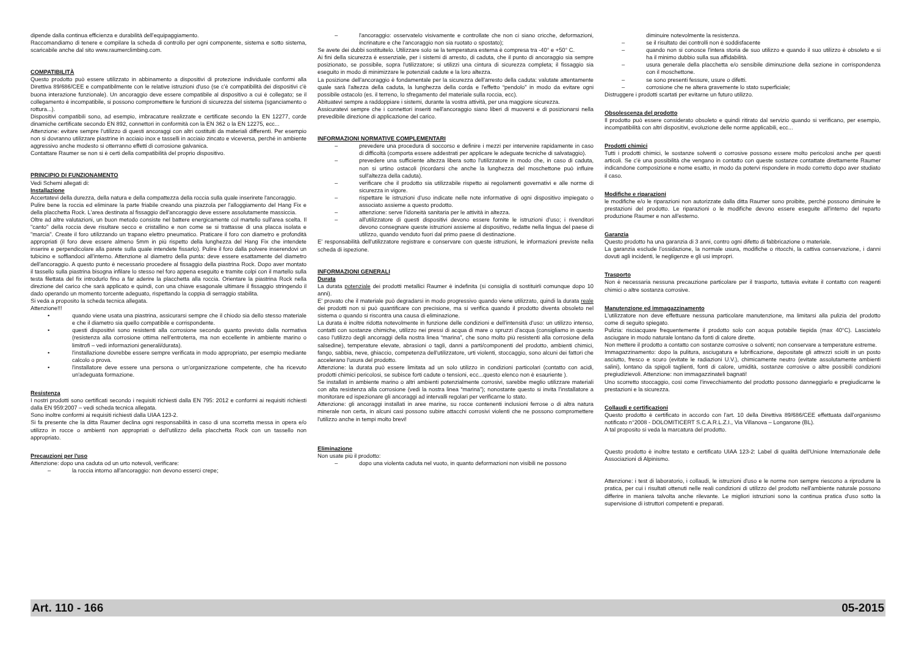dipende dalla continua efficienza e durabilità dell'equipaggiamento.
Raccomandiamo di tenere e compilare la scheda di controllo per ogni componente, sistema e sotto sistema, scaricabile anche dal sito www.raumerclimbing.com.
COMPATIBILITÀ
Questo prodotto può essere utilizzato in abbinamento a dispositivi di protezione individuale conformi alla Direttiva 89/686/CEE e compatibilmente con le relative istruzioni d'uso (se c'è compatibilità dei dispositivi c'è buona interazione funzionale). Un ancoraggio deve essere compatibile al dispositivo a cui è collegato; se il collegamento è incompatibile, si possono compromettere le funzioni di sicurezza del sistema (sganciamento o rottura...).
Dispositivi compatibili sono, ad esempio, imbracature realizzate e certificate secondo la EN 12277, corde dinamiche certificate secondo EN 892, connettori in conformità con la EN 362 o la EN 12275, ecc...
Attenzione: evitare sempre l’utilizzo di questi ancoraggi con altri costituiti da materiali differenti. Per esempio non si dovranno utilizzare piastrine in acciaio inox e tasselli in acciaio zincato e viceversa, perché in ambiente aggressivo anche modesto si otterranno effetti di corrosione galvanica.
Contattare Raumer se non si è certi della compatibilità del proprio dispositivo.
PRINCIPIO DI FUNZIONAMENTO
Vedi Schemi allegati di:
Installazione
Accertatevi della durezza, della natura e della compattezza della roccia sulla quale inserirete l'ancoraggio.
Pulire bene la roccia ed eliminare la parte friabile creando una piazzola per l'alloggiamento del Hang Fix e della placchetta Rock. L'area destinata al fissaggio dell'ancoraggio deve essere assolutamente massiccia.
Oltre ad altre valutazioni, un buon metodo consiste nel battere energicamente col martello sull'area scelta. Il "canto" della roccia deve risultare secco e cristallino e non come se si trattasse di una placca isolata e "marcia". Create il foro utilizzando un trapano elettro pneumatico. Praticare il foro con diametro e profondità appropriati (il foro deve essere almeno 5mm in più rispetto della lunghezza del Hang Fix che intendete inserire e perpendicolare alla parete sulla quale intendete fissarlo). Pulire il foro dalla polvere inserendovi un tubicino e soffiandoci all'interno. Attenzione al diametro della punta: deve essere esattamente del diametro dell'ancoraggio. A questo punto è necessario procedere al fissaggio della piastrina Rock. Dopo aver montato il tassello sulla piastrina bisogna infilare lo stesso nel foro appena eseguito e tramite colpi con il martello sulla testa filettata del fix introdurlo fino a far aderire la placchetta alla roccia. Orientare la piastrina Rock nella direzione del carico che sarà applicato e quindi, con una chiave esagonale ultimare il fissaggio stringendo il dado operando un momento torcente adeguato, rispettando la coppia di serraggio stabilita.
Si veda a proposito la scheda tecnica allegata.
Attenzione!!!
• quando viene usata una piastrina, assicurarsi sempre che il chiodo sia dello stesso materiale e che il diametro sia quello compatibile e corrispondente.
• questi dispositivi sono resistenti alla corrosione secondo quanto previsto dalla normativa (resistenza alla corrosione ottima nell'entroterra, ma non eccellente in ambiente marino o limitrofi – vedi informazioni generali/durata).
• l'installazione dovrebbe essere sempre verificata in modo appropriato, per esempio mediante calcolo o prova.
• l'installatore deve essere una persona o un'organizzazione competente, che ha ricevuto un'adeguata formazione.
Resistenza
I nostri prodotti sono certificati secondo i requisiti richiesti dalla EN 795: 2012 e conformi ai requisiti richiesti dalla EN 959:2007 – vedi scheda tecnica allegata.
Sono inoltre conformi ai requisiti richiesti dalla UIAA 123-2.
Si fa presente che la ditta Raumer declina ogni responsabilità in caso di una scorretta messa in opera e/o utilizzo in rocce o ambienti non appropriati o dell'utilizzo della placchetta Rock con un tassello non appropriato.
Precauzioni per l'uso
Attenzione: dopo una caduta od un urto notevoli, verificare:
– la roccia intorno all'ancoraggio: non devono esserci crepe;
– l'ancoraggio: osservatelo visivamente e controllate che non ci siano cricche, deformazioni, incrinature e che l'ancoraggio non sia ruotato o spostato);
Se avete dei dubbi sostituitelo. Utilizzare solo se la temperatura esterna è compresa tra -40° e +50° C.
Ai fini della sicurezza è essenziale, per i sistemi di arresto, di caduta, che il punto di ancoraggio sia sempre posizionato, se possibile, sopra l'utilizzatore; si utilizzi una cintura di sicurezza completa; il fissaggio sia eseguito in modo di minimizzare le potenziali cadute e la loro altezza.
La posizione dell'ancoraggio è fondamentale per la sicurezza dell'arresto della caduta: valutate attentamente quale sarà l'altezza della caduta, la lunghezza della corda e l'effetto “pendolo” in modo da evitare ogni possibile ostacolo (es. il terreno, lo sfregamento del materiale sulla roccia, ecc).
Abituatevi sempre a raddoppiare i sistemi, durante la vostra attività, per una maggiore sicurezza.
Assicuratevi sempre che i connettori inseriti nell'ancoraggio siano liberi di muoversi e di posizionarsi nella prevedibile direzione di applicazione del carico.
INFORMAZIONI NORMATIVE COMPLEMENTARI
– prevedere una procedura di soccorso e definire i mezzi per intervenire rapidamente in caso di difficoltà (comporta essere addestrati per applicare le adeguate tecniche di salvataggio).
– prevedere una sufficiente altezza libera sotto l'utilizzatore in modo che, in caso di caduta, non si urtino ostacoli (ricordarsi che anche la lunghezza del moschettone può influire sull'altezza della caduta).
– verificare che il prodotto sia utilizzabile rispetto ai regolamenti governativi e alle norme di sicurezza in vigore.
– rispettare le istruzioni d'uso indicate nelle note informative di ogni dispositivo impiegato o associato assieme a questo prodotto.
– attenzione: serve l'idoneità sanitaria per le attività in altezza.
– all'utilizzatore di questi dispositivi devono essere fornite le istruzioni d'uso; i rivenditori devono consegnare queste istruzioni assieme al dispositivo, redatte nella lingua del paese di utilizzo, quando venduto fuori dal primo paese di destinazione.
E' responsabilità dell'utilizzatore registrare e conservare con queste istruzioni, le informazioni previste nella scheda di ispezione.
INFORMAZIONI GENERALI
Durata
La durata potenziale dei prodotti metallici Raumer è indefinita (si consiglia di sostituirli comunque dopo 10 anni).
E' provato che il materiale può degradarsi in modo progressivo quando viene utilizzato, quindi la durata reale dei prodotti non si può quantificare con precisione, ma si verifica quando il prodotto diventa obsoleto nel sistema o quando si riscontra una causa di eliminazione.
La durata è inoltre ridotta notevolmente in funzione delle condizioni e dell'intensità d'uso: un utilizzo intenso, contatti con sostanze chimiche, utilizzo nei pressi di acqua di mare o spruzzi d'acqua (consigliamo in questo caso l'utilizzo degli ancoraggi della nostra linea “marina”, che sono molto più resistenti alla corrosione della salsedine), temperature elevate, abrasioni o tagli, danni a parti/componenti del prodotto, ambienti chimici, fango, sabbia, neve, ghiaccio, competenza dell'utilizzatore, urti violenti, stoccaggio, sono alcuni dei fattori che accelerano l'usura del prodotto.
Attenzione: la durata può essere limitata ad un solo utilizzo in condizioni particolari (contatto con acidi, prodotti chimici pericolosi, se subisce forti cadute o tensioni, ecc...questo elenco non è esauriente ).
Se installati in ambiente marino o altri ambienti potenzialmente corrosivi, sarebbe meglio utilizzare materiali con alta resistenza alla corrosione (vedi la nostra linea “marina”); nonostante questo si invita l'installatore a monitorare ed ispezionare gli ancoraggi ad intervalli regolari per verificarne lo stato.
Attenzione: gli ancoraggi installati in aree marine, su rocce contenenti inclusioni ferrose o di altra natura minerale non certa, in alcuni casi possono subire attacchi corrosivi violenti che ne possono compromettere l'utilizzo anche in tempi molto brevi!
Eliminazione
Non usate più il prodotto:
– dopo una violenta caduta nel vuoto, in quanto deformazioni non visibili ne possono
diminuire notevolmente la resistenza.
– se il risultato dei controlli non è soddisfacente
– quando non si conosce l'intera storia de suo utilizzo e quando il suo utilizzo è obsoleto e si ha il minimo dubbio sulla sua affidabilità.
– usura generale della placchetta e/o sensibile diminuzione della sezione in corrispondenza con il moschettone.
– se sono presenti fessure, usure o difetti.
– corrosione che ne altera gravemente lo stato superficiale;
Distruggere i prodotti scartati per evitarne un futuro utilizzo.
Obsolescenza del prodotto
Il prodotto può essere considerato obsoleto e quindi ritirato dal servizio quando si verificano, per esempio, incompatibilità con altri dispositivi, evoluzione delle norme applicabili, ecc...
Prodotti chimici
Tutti i prodotti chimici, le sostanze solventi o corrosive possono essere molto pericolosi anche per questi articoli. Se c'è una possibilità che vengano in contatto con queste sostanze contattate direttamente Raumer indicandone composizione e nome esatto, in modo da potervi rispondere in modo corretto dopo aver studiato il caso.
Modifiche e riparazioni
le modifiche e/o le riparazioni non autorizzate dalla ditta Raumer sono proibite, perché possono diminuire le prestazioni del prodotto. Le riparazioni o le modifiche devono essere eseguite all'interno del reparto produzione Raumer e non all'esterno.
Garanzia
Questo prodotto ha una garanzia di 3 anni, contro ogni difetto di fabbricazione o materiale.
La garanzia esclude l'ossidazione, la normale usura, modifiche o ritocchi, la cattiva conservazione, i danni dovuti agli incidenti, le negligenze e gli usi impropri.
Trasporto
Non è necessaria nessuna precauzione particolare per il trasporto, tuttavia evitate il contatto con reagenti chimici o altre sostanza corrosive.
Manutenzione ed immagazzinamento
L'utilizzatore non deve effettuare nessuna particolare manutenzione, ma limitarsi alla pulizia del prodotto come di seguito spiegato.
Pulizia: risciacquare frequentemente il prodotto solo con acqua potabile tiepida (max 40°C). Lasciatelo asciugare in modo naturale lontano da fonti di calore dirette.
Non mettere il prodotto a contatto con sostanze corrosive o solventi; non conservare a temperature estreme.
Immagazzinamento: dopo la pulitura, asciugatura e lubrificazione, depositate gli attrezzi sciolti in un posto asciutto, fresco e scuro (evitate le radiazioni U.V.), chimicamente neutro (evitate assolutamente ambienti salini), lontano da spigoli taglienti, fonti di calore, umidità, sostanze corrosive o altre possibili condizioni pregiudizievoli. Attenzione: non immagazzinateli bagnati!
Uno scorretto stoccaggio, così come l'invecchiamento del prodotto possono danneggiarlo e pregiudicarne le prestazioni e la sicurezza.
Collaudi e certificazioni
Questo prodotto è certificato in accordo con l'art. 10 della Direttiva 89/686/CEE effettuata dall'organismo notificato n°2008 - DOLOMITICERT S.C.A.R.L.Z.I., Via Villanova – Longarone (BL).
A tal proposito si veda la marcatura del prodotto.
Questo prodotto è inoltre testato e certificato UIAA 123-2: Label di qualità dell'Unione Internazionale delle Associazioni di Alpinismo.
Attenzione: i test di laboratorio, i collaudi, le istruzioni d'uso e le norme non sempre riescono a riprodurre la pratica, per cui i risultati ottenuti nelle reali condizioni di utilizzo del prodotto nell'ambiente naturale possono differire in maniera talvolta anche rilevante. Le migliori istruzioni sono la continua pratica d'uso sotto la supervisione di istruttori competenti e preparati.
Art. 110 - 166 05-2015